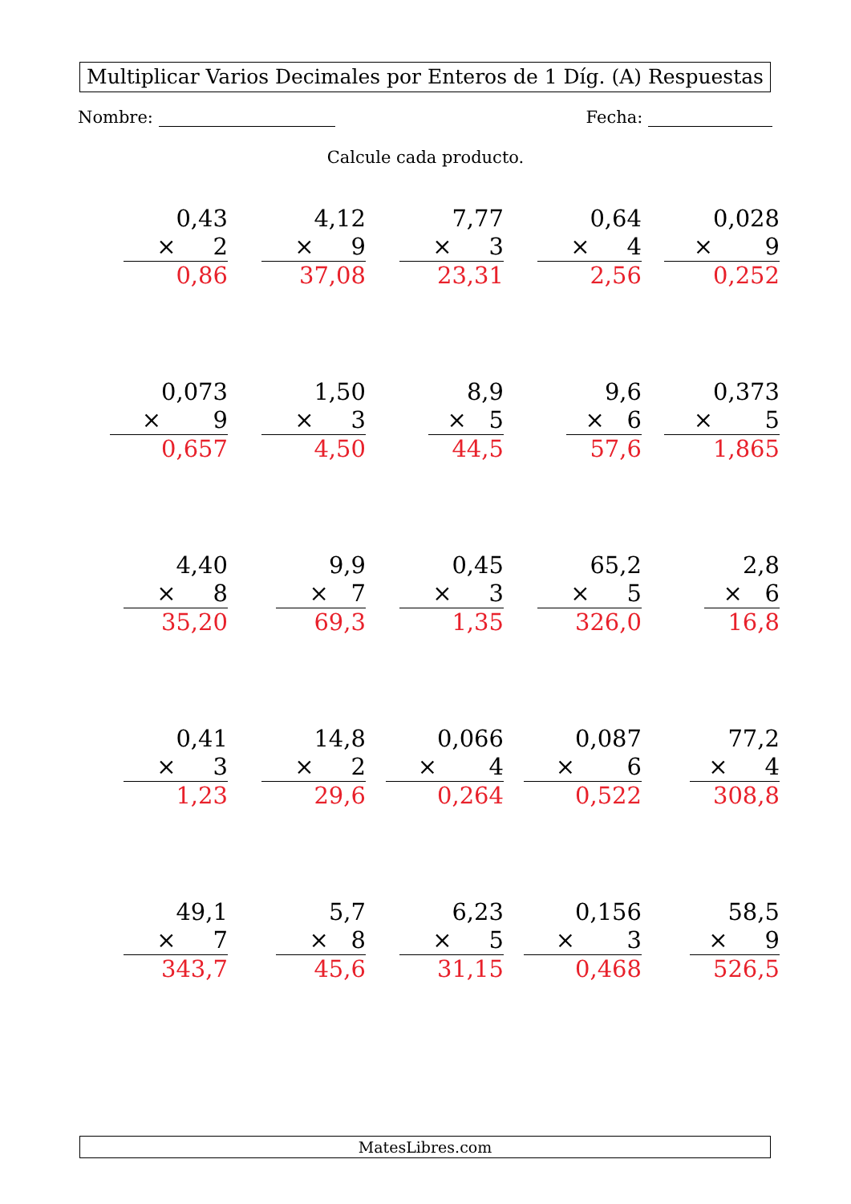Multiplicar Varios Decimales por Enteros de 1 Díg. (A) Respuestas
Nombre: Fecha:
Calcule cada producto.
0,43
× 2
0,86
4,12
× 9
37,08
7,77
× 3
23,31
0,64
× 4
2,56
0,028
× 9
0,252
0,073
× 9
0,657
1,50
× 3
4,50
8,9
× 5
44,5
9,6
× 6
57,6
0,373
× 5
1,865
4,40
× 8
35,20
9,9
× 7
69,3
0,45
× 3
1,35
65,2
× 5
326,0
2,8
× 6
16,8
0,41
× 3
1,23
14,8
× 2
29,6
0,066
× 4
0,264
0,087
× 6
0,522
77,2
× 4
308,8
49,1
× 7
343,7
5,7
× 8
45,6
6,23
× 5
31,15
0,156
× 3
0,468
58,5
× 9
526,5
MatesLibres.com